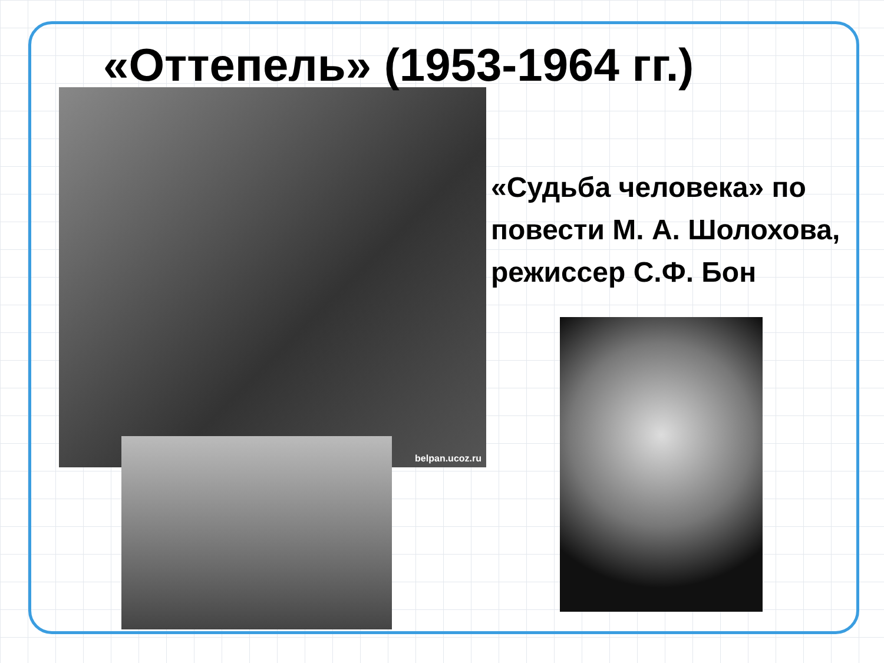«Оттепель» (1953-1964 гг.)
belpan.ucoz.ru
«Судьба человека» по повести М. А. Шолохова, режиссер С.Ф. Бон